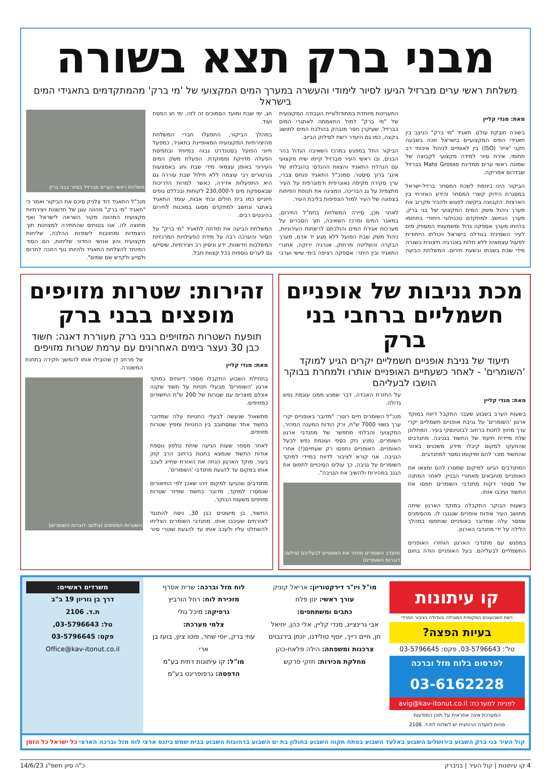מבני ברק תצא בשורה
משלחת ראשי ערים מברזיל הגיעו לסיור לימודי והעשרה במערך המים המקצועי של 'מי ברק' מהמתקדמים בתאגידי המים בישראל
מאת: מנדי קליין
בשורה חובקת עולם. תאגיד "מי ברק" הניצב בין תאגידי המים המקצועיים בישראל וזכה בשבעה תקני 'איזו' (ISO) בין לאומיים לניהול איכותי רב תחומי, אירח סיור למידה מקצועי לקבוצה של שמונה ראשי ערים ממדינת Mato Grosso בברזיל שבדרום אמריקה.
הביקור הינו ביוזמת לשכת המסחר ברזיל-ישראל במסגרת הידוק קשרי המסחר והידע האזרחי בין הארצות. הקבוצה ביקשה לפגוש ולהכיר מקרוב את מערך ניהול משק המים המקצועי של בני ברק, מערך הנחשב למתקדם טכנולוגי וייחודי בתחומו בהיותו מערך אספקה גדול ומשמעותי המספק מים לעיר השמינית בגודלה בישראל ויכולתו הייחודית לפעול עצמאית ללא תלות באנרגיה חיצונית בשגרה מידי שבת בשבתו ובשעת חירום. המשלחת הביעה התעניינות מיוחדת במתודולוגיית העבודה המקצועית של "מי ברק" למול התאמתה לאתגרי המים בברזיל, שעיקרן חסר מובהק בהולכת המים לתושב בקצה, כמו גם היעדר רשת לסילוק הביוב.
הביקור החל במפגש במרכז השאיבה הגדול בהר הבנים, ובו ראשי העיר מברזיל קיימו שיח מקצועי עם הנהלת התאגיד והצוות ההנדסי בהובלתו של אינג' ברוך סיסטר. סמנכ"ל התאגיד פנחס צברי, ערך סקירה מקיפה גאוגרפית ודמוגרפית על העיר מתצפית על גג הבריכה, המציגה את תנופת הפיתוח בצפונה של העיר למול הצפיפות בליבת העיר.
לאחר מכן, סיירה המשלחת בחמ"ל החירום, במאגר המים ומרכז השאיבה, תוך הסברים על מערכות אגירת המים והולכתם לרשתות העירוניות, ניהול משק שבת הפועל ללא מגע יד אדם, מערך הבקרה והשליטה מרחוק, אנרגיה ירוקה, אתגרי התאגיד ובין היתר: אספקה רציפה בימי שישי וערבי חג, ימי שבת ומועד הסמוכים זה לזה, ימי חג הפסח ועוד.
במהלך הביקור, התפעלו חברי המשלחת מהיצירתיות המקצועית המאופיינת בתאגיד, כמפעל חיוני הפועל בסטנדרט גבוה במיוחד ובתפיסת הפעלה מדויקת וממוקדת. הפעלת משק המים העירוני באופן עצמאי מידי שבת וחג באמצעות גנרטורים רבי עוצמה ללא חילול שבת עוררה גם היא התפעלות אדירה, כאשר למרות הדריכות שבאספקת מים ל-230,000 לקוחות ובכללם גופים חיוניים כמו בית חולים ובתי אבות, עומד התאגיד באתגר ונחשב למתקדם מסוגו במוכנות לחירום בהיבטים רבים.
המשלחת הביעה את תודתה לתאגיד "מי ברק" על הסיור והערכה רבה על מידת הפעילויות המרכזיות המשלבות חדשנות, ידע וניסיון רב ויצירתיות, שיסייעו גם לערים נוספות בכל קצוות תבל.
משלחת ראשי הערים מברזיל בסיור בבני ברק
מנכ"ל התאגיד דוד צלניק סיכם את הביקור ואמר כי "תאגיד "מי ברק" מהווה עוגן של חדשנות ויצירתיות מקצועית המהווה מקור השראה לישראל ואף מחוצה לה. אנו בטוחים שהחתירה למצוינות תוך היצמדות ומחויבות ליסודות ההלכה, שליחות מקצועית והון אנושי החדור שליחות, הם הסוד המיוחד להצלחת התאגיד ולהיותו גוף הזוכה לתרום ולסייע ולקדש שם שמים".
מכת גניבות של אופניים חשמליים ברחבי בני ברק
תיעוד של גניבת אופניים חשמליים יקרים הגיע למוקד 'השומרים' - לאחר כשעתיים האופניים אותרו ולמחרת בבוקר הושבו לבעליהם
מאת: מנדי קליין
בשעות הערב בשבוע שעבר התקבל דיווח במוקד ארגון 'השומרים' על גניבת אופניים חשמליים יקרי ערך מחוץ לחנות ברחוב ז'בוטינסקי בעיר. המתלונן שלח מיידית תיעוד של החשוד בגניבה. מתנדבים שהוזעקו למקום קיבלו מידע משכנים באזור שהחשוד מוכר להם ומיקומו נמסר למתנדבים.
המתנדבים הגיעו למיקום שמסרו להם ומצאו את האופניים מוחבאים מאחורי הבניין. לאחר המתנה של מספר דקות מתנדבי השומרים תפסו את החשוד ועיכבו אותו.
בשעות הבוקר התקבלה במוקד הארגון שיחה מתושב העיר אודות אופניים שנגנבו לו. מהסימנים שמסר עלה שמדובר באופניים שנתפסו במהלך הלילה על ידי מתנדבי הארגון.
במפגש עם מתנדבי הארגון הוחזרו האופניים החשמליים לבעליהם. בעל האופניים הודה בחום על החזרת האבדה, דבר שמנע ממנו עוגמת נפש גדולה.
מנכ"ל השומרים חיים רוטר: "מדובר באופניים יקרי ערך בשווי 7000 ש"ח, ורק הודות המענה המהיר, המקצועי והבלתי מתפשר של מתנדבי ארגון השומרים, נמנע נזק כספי ועוגמת נפש לבעל האופניים. האופניים נתפסו רק שעתיים(!) אחרי הגניבה. אני קורא לציבור לדווח במיידי למוקד השומרים על גניבה, כך עולים הסיכויים לתפוס את הגנב במהירות ולהשיב את הגניבה".
מתנדב השומרים מחזיר את האופניים לבעליהם (צילום: דוברות השומרים)
זהירות: שטרות מזויפים מופצים בבני ברק
תופעת השטרות המזויפים בבני ברק מעוררת דאגה: חשוד כבן 30 נעצר בימים האחרונים עם ערמת שטרות מזויפים
מאת: מנדי קליין
בתחילת השבוע התקבלו מספר דיווחים במוקד ארגון 'השומרים' מבעלי חנויות על חשוד שקנה אצלם מוצרים עם שטרות של 200 ש"ח החשודים כמזויפים.
מתשאול שנעשה לבעלי החנויות עלה שמדובר בחשוד אחד שמסתובב בין החנויות ומפיץ שטרות מזויפים.
לאחר מספר שעות הגיעה שיחת טלפון נוספת אודות החשוד שנמצא בחנות ברחוב הרב קוק בעיר. מוקד הארגון הנחה את האזרח שחייג לעכב אותו במקום עד להגעת מתנדבי 'השומרים'.
מתנדבים שהגיעו למקום זיהו שאכן לפי התיאורים שנמסרו למוקד, מדובר בחשוד שפיזר שטרות מזויפים משעות הבוקר.
החשוד, בן מיעוטים כבן 30, ניסה להתנגד לאזרחים שעיכבו אותו. מתנדבי השומרים הצליחו להשתלט עליו ולעכב אותו עד להגעת שוטרי סיור של מרחב דן שהובילו אותו להמשך חקירה בתחנת המשטרה.
השטרות המזויפים (צילום: דוברות השומרים)
קו עיתונות
רשת השבועונים המקומית המובילה והגדולה בציבור החרדי
בעיות הפצה?
טל': 03-5796643, פקס: 03-5796645
לפרסום בלוח מזל וברכה
03-6162228
לפניות למערכת: avig@kav-itonut.co.il
המערכת אינה אחראית על תוכן המודעות
פניות לוועדה הרוחנית יש לשלוח לת.ד. 2106
מו"ל ויו"ר דירקטוריון: אריאל קוניק
עורך ראשי: ינון פלח
כתבים ומשתתפים:
אבי גרינצייג, מנדי קליין, אלי כהן, יחיאל חן, חיים רייך, יוסף טולידנו, יונתן בירנבוים
צרכנות ומשפחה: הילה פלאח-כהן
מחלקת מכירות: חזקי פרקש
לוח מזל וברכה: שרית אסרף
מזכירת לוח: רחל הורביץ
גרפיקה: מיכל גולי
צלמי מערכת:
עוזי ברק, יוסי שחר, פוטו ציון, בועז בן ארי
מו"ל: קו עיתונות דתית בע"מ
הדפסה: גרפופרינט בע"מ
משרדים ראשיים:
דרך בן גוריון 19 ב"ב
ת.ד. 2106
טל: 03-5796643,
פקס: 03-5796645
Office@kav-itonut.co.il
קול העיר בני ברק השבוע בירושלים השבוע באלעד השבוע בפתח תקוה השבוע בחולון בת ים השבוע ברחובות השבוע בבית שמש ביזנס ארצי לוח מזל וברכה הארצי כל ישראל כל הזמן
4 קו עיתונות | קול העיר | בניברק כ"ה סיון תשפ"ג 14/6/23